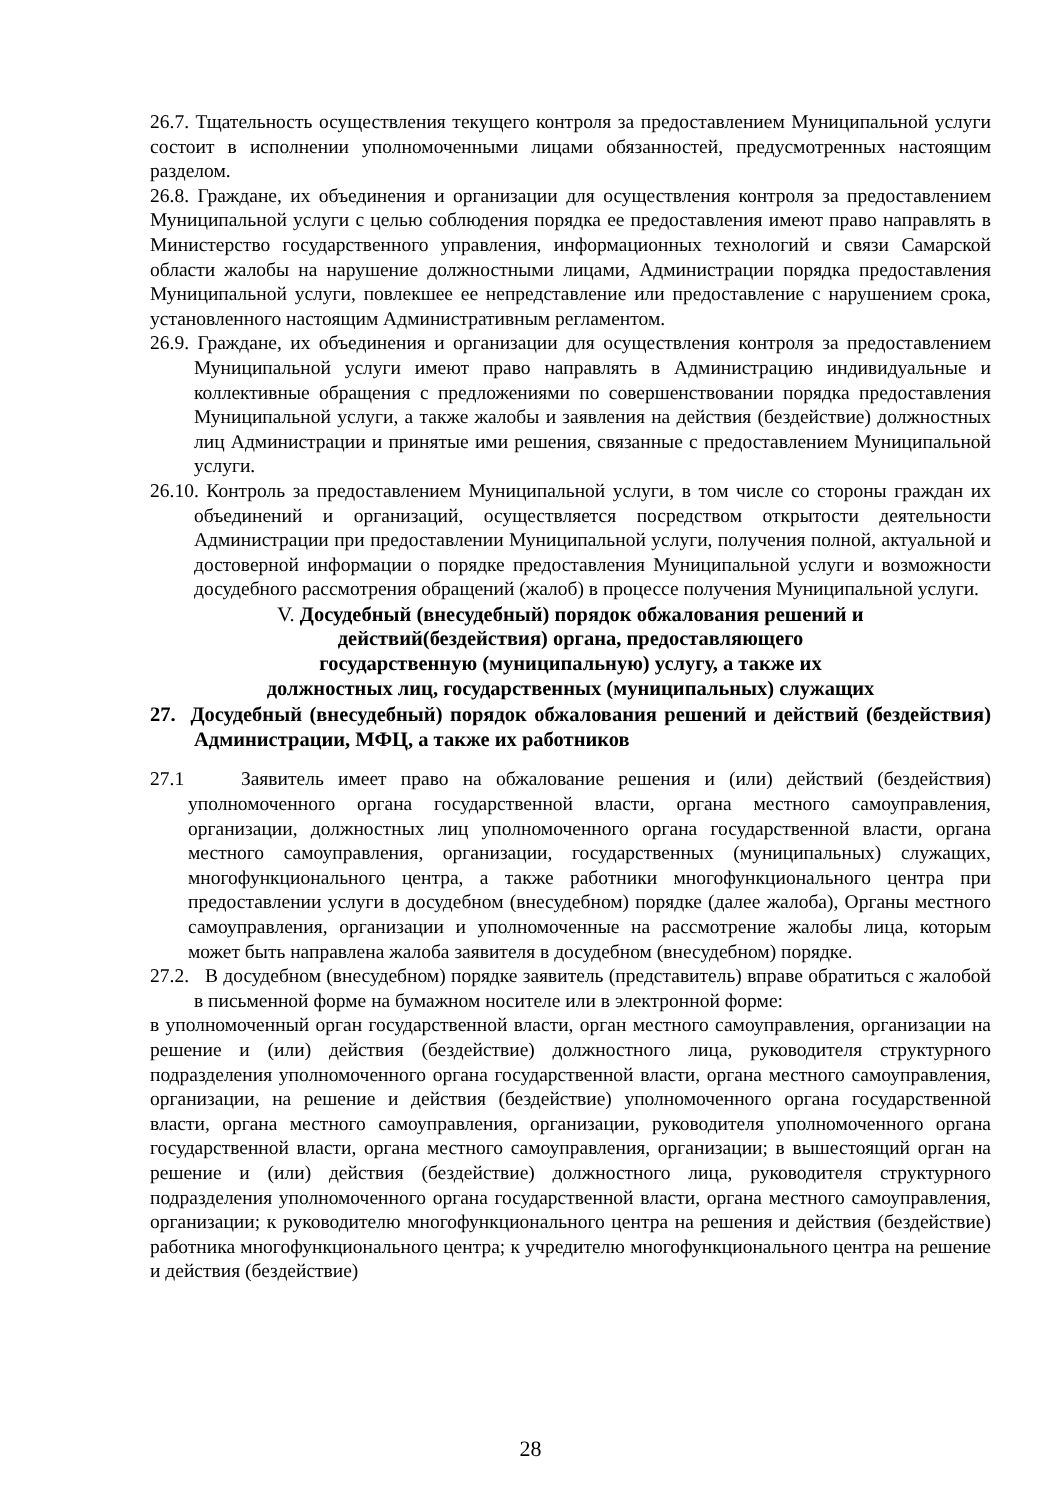26.7. Тщательность осуществления текущего контроля за предоставлением Муниципальной услуги состоит в исполнении уполномоченными лицами обязанностей, предусмотренных настоящим разделом.
26.8. Граждане, их объединения и организации для осуществления контроля за предоставлением Муниципальной услуги с целью соблюдения порядка ее предоставления имеют право направлять в Министерство государственного управления, информационных технологий и связи Самарской области жалобы на нарушение должностными лицами, Администрации порядка предоставления Муниципальной услуги, повлекшее ее непредставление или предоставление с нарушением срока, установленного настоящим Административным регламентом.
26.9. Граждане, их объединения и организации для осуществления контроля за предоставлением Муниципальной услуги имеют право направлять в Администрацию индивидуальные и коллективные обращения с предложениями по совершенствовании порядка предоставления Муниципальной услуги, а также жалобы и заявления на действия (бездействие) должностных лиц Администрации и принятые ими решения, связанные с предоставлением Муниципальной услуги.
26.10. Контроль за предоставлением Муниципальной услуги, в том числе со стороны граждан их объединений и организаций, осуществляется посредством открытости деятельности Администрации при предоставлении Муниципальной услуги, получения полной, актуальной и достоверной информации о порядке предоставления Муниципальной услуги и возможности досудебного рассмотрения обращений (жалоб) в процессе получения Муниципальной услуги.
V. Досудебный (внесудебный) порядок обжалования решений и
действий(бездействия) органа, предоставляющего
государственную (муниципальную) услугу, а также их
должностных лиц, государственных (муниципальных) служащих
27. Досудебный (внесудебный) порядок обжалования решений и действий (бездействия) Администрации, МФЦ, а также их работников
27.1 Заявитель имеет право на обжалование решения и (или) действий (бездействия) уполномоченного органа государственной власти, органа местного самоуправления, организации, должностных лиц уполномоченного органа государственной власти, органа местного самоуправления, организации, государственных (муниципальных) служащих, многофункционального центра, а также работники многофункционального центра при предоставлении услуги в досудебном (внесудебном) порядке (далее жалоба), Органы местного самоуправления, организации и уполномоченные на рассмотрение жалобы лица, которым может быть направлена жалоба заявителя в досудебном (внесудебном) порядке.
27.2. В досудебном (внесудебном) порядке заявитель (представитель) вправе обратиться с жалобой в письменной форме на бумажном носителе или в электронной форме:
в уполномоченный орган государственной власти, орган местного самоуправления, организации на решение и (или) действия (бездействие) должностного лица, руководителя структурного подразделения уполномоченного органа государственной власти, органа местного самоуправления, организации, на решение и действия (бездействие) уполномоченного органа государственной власти, органа местного самоуправления, организации, руководителя уполномоченного органа государственной власти, органа местного самоуправления, организации; в вышестоящий орган на решение и (или) действия (бездействие) должностного лица, руководителя структурного подразделения уполномоченного органа государственной власти, органа местного самоуправления, организации; к руководителю многофункционального центра на решения и действия (бездействие) работника многофункционального центра; к учредителю многофункционального центра на решение и действия (бездействие)
28